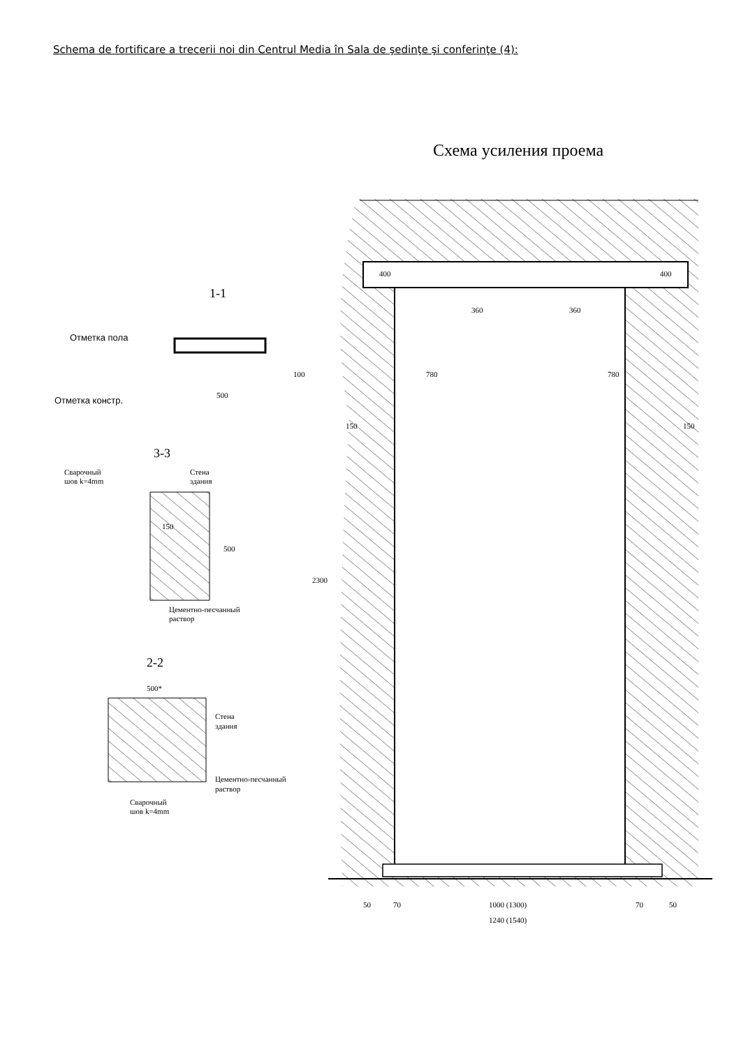Schema de fortificare a trecerii noi din Centrul Media în Sala de şedinţe şi conferinţe (4):
Схема усиления проема
400
400
360
360
780
780
150
150
2300
50
70
1000 (1300)
70
50
1240 (1540)
1-1
Отметка пола
Отметка констр.
500
100
3-3
Сварочный
шов k=4mm
Стена
здания
150
500
Цементно-песчанный
раствор
2-2
500*
Стена
здания
Цементно-песчанный
раствор
Сварочный
шов k=4mm